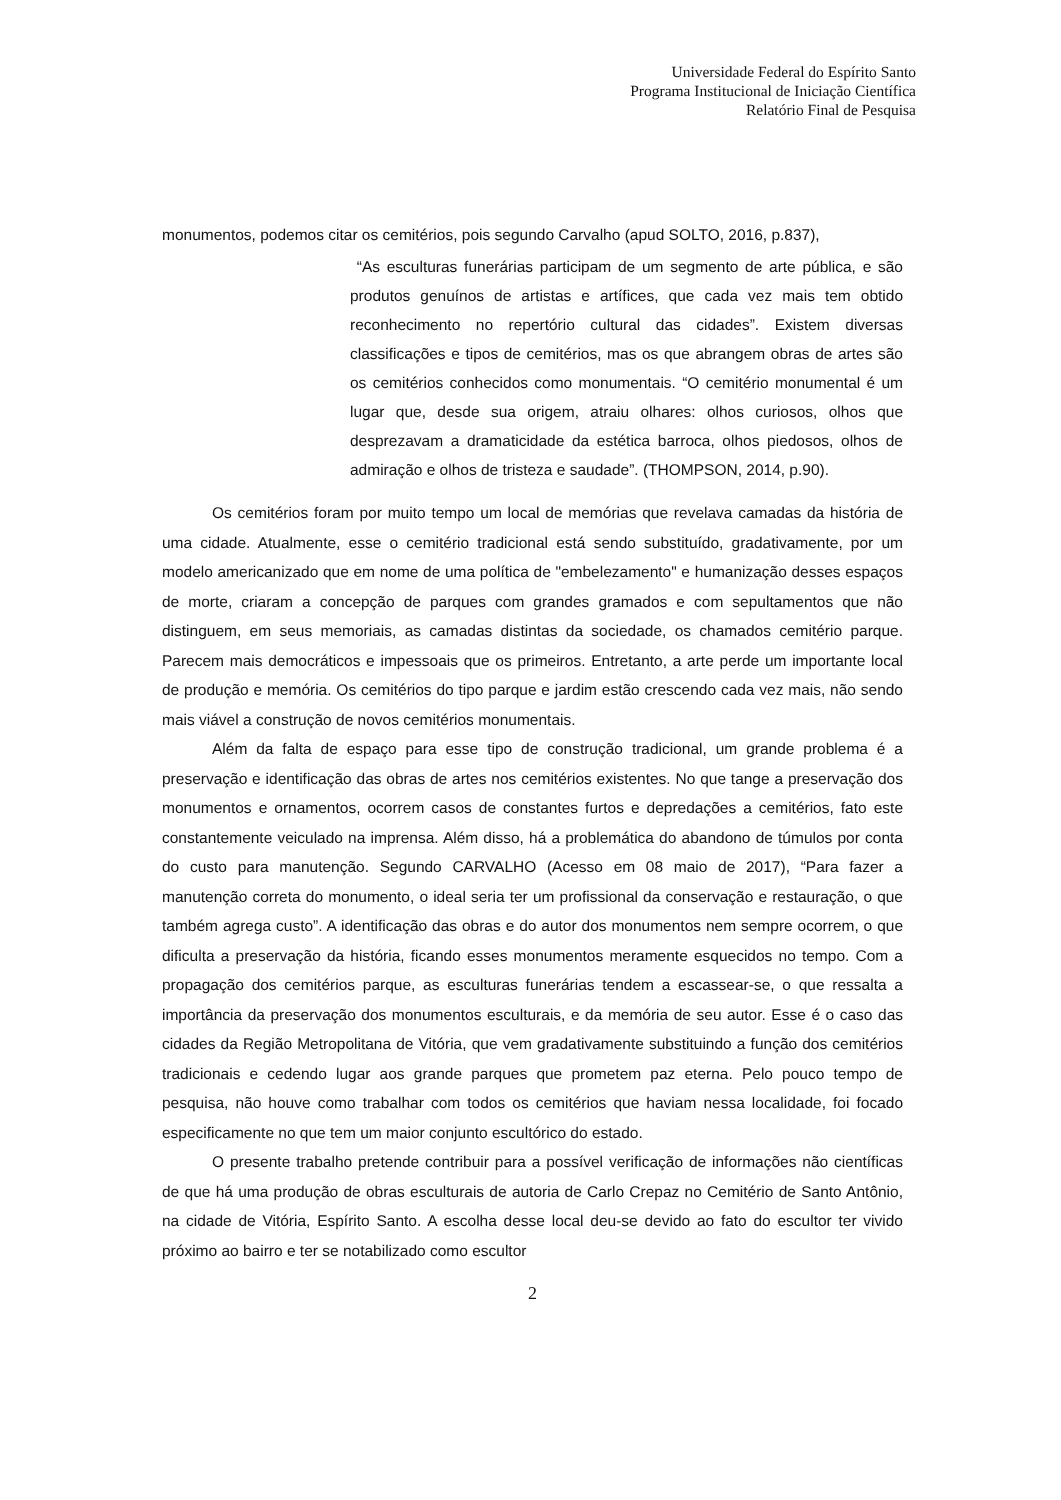Universidade Federal do Espírito Santo
Programa Institucional de Iniciação Científica
Relatório Final de Pesquisa
monumentos, podemos citar os cemitérios, pois segundo Carvalho (apud SOLTO, 2016, p.837),
“As esculturas funerárias participam de um segmento de arte pública, e são produtos genuínos de artistas e artífices, que cada vez mais tem obtido reconhecimento no repertório cultural das cidades”. Existem diversas classificações e tipos de cemitérios, mas os que abrangem obras de artes são os cemitérios conhecidos como monumentais. “O cemitério monumental é um lugar que, desde sua origem, atraiu olhares: olhos curiosos, olhos que desprezavam a dramaticidade da estética barroca, olhos piedosos, olhos de admiração e olhos de tristeza e saudade”. (THOMPSON, 2014, p.90).
Os cemitérios foram por muito tempo um local de memórias que revelava camadas da história de uma cidade. Atualmente, esse o cemitério tradicional está sendo substituído, gradativamente, por um modelo americanizado que em nome de uma política de "embelezamento" e humanização desses espaços de morte, criaram a concepção de parques com grandes gramados e com sepultamentos que não distinguem, em seus memoriais, as camadas distintas da sociedade, os chamados cemitério parque. Parecem mais democráticos e impessoais que os primeiros. Entretanto, a arte perde um importante local de produção e memória. Os cemitérios do tipo parque e jardim estão crescendo cada vez mais, não sendo mais viável a construção de novos cemitérios monumentais.
Além da falta de espaço para esse tipo de construção tradicional, um grande problema é a preservação e identificação das obras de artes nos cemitérios existentes. No que tange a preservação dos monumentos e ornamentos, ocorrem casos de constantes furtos e depredações a cemitérios, fato este constantemente veiculado na imprensa. Além disso, há a problemática do abandono de túmulos por conta do custo para manutenção. Segundo CARVALHO (Acesso em 08 maio de 2017), “Para fazer a manutenção correta do monumento, o ideal seria ter um profissional da conservação e restauração, o que também agrega custo”. A identificação das obras e do autor dos monumentos nem sempre ocorrem, o que dificulta a preservação da história, ficando esses monumentos meramente esquecidos no tempo. Com a propagação dos cemitérios parque, as esculturas funerárias tendem a escassear-se, o que ressalta a importância da preservação dos monumentos esculturais, e da memória de seu autor. Esse é o caso das cidades da Região Metropolitana de Vitória, que vem gradativamente substituindo a função dos cemitérios tradicionais e cedendo lugar aos grande parques que prometem paz eterna. Pelo pouco tempo de pesquisa, não houve como trabalhar com todos os cemitérios que haviam nessa localidade, foi focado especificamente no que tem um maior conjunto escultórico do estado.
O presente trabalho pretende contribuir para a possível verificação de informações não científicas de que há uma produção de obras esculturais de autoria de Carlo Crepaz no Cemitério de Santo Antônio, na cidade de Vitória, Espírito Santo. A escolha desse local deu-se devido ao fato do escultor ter vivido próximo ao bairro e ter se notabilizado como escultor
2